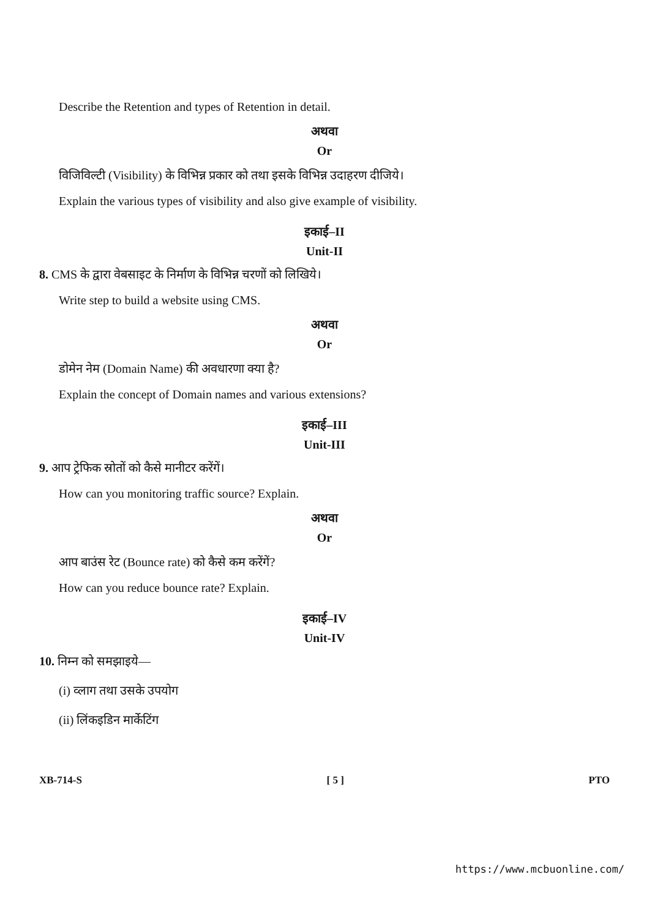Describe the Retention and types of Retention in detail.
अथवा
Or
विजिविल्टी (Visibility) के विभिन्न प्रकार को तथा इसके विभिन्न उदाहरण दीजिये।
Explain the various types of visibility and also give example of visibility.
इकाई–II
Unit-II
8. CMS के द्वारा वेबसाइट के निर्माण के विभिन्न चरणों को लिखिये।
Write step to build a website using CMS.
अथवा
Or
डोमेन नेम (Domain Name) की अवधारणा क्या है?
Explain the concept of Domain names and various extensions?
इकाई–III
Unit-III
9. आप ट्रेफिक स्रोतों को कैसे मानीटर करेंगें।
How can you monitoring traffic source? Explain.
अथवा
Or
आप बाउंस रेट (Bounce rate) को कैसे कम करेंगें?
How can you reduce bounce rate? Explain.
इकाई–IV
Unit-IV
10. निम्न को समझाइये—
(i) व्लाग तथा उसके उपयोग
(ii) लिंकइडिन मार्केटिंग
XB-714-S [ 5 ] PTO
https://www.mcbuonline.com/